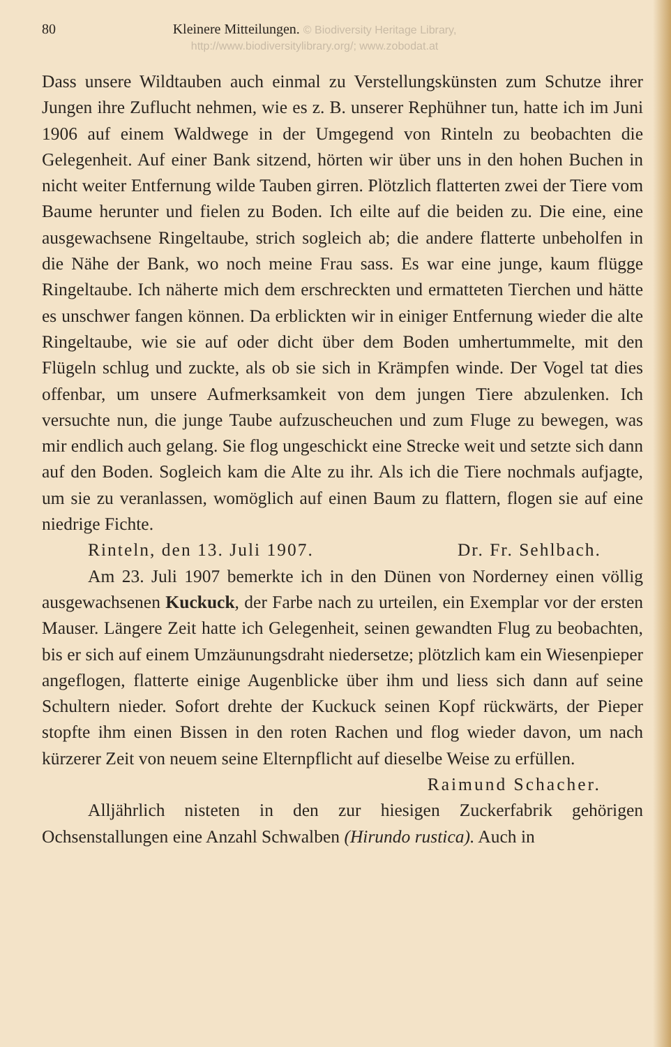80 Kleinere Mitteilungen. © Biodiversity Heritage Library, http://www.biodiversitylibrary.org/; www.zobodat.at
Dass unsere Wildtauben auch einmal zu Verstellungskünsten zum Schutze ihrer Jungen ihre Zuflucht nehmen, wie es z. B. unserer Rephühner tun, hatte ich im Juni 1906 auf einem Waldwege in der Umgegend von Rinteln zu beobachten die Gelegenheit. Auf einer Bank sitzend, hörten wir über uns in den hohen Buchen in nicht weiter Entfernung wilde Tauben girren. Plötzlich flatterten zwei der Tiere vom Baume herunter und fielen zu Boden. Ich eilte auf die beiden zu. Die eine, eine ausgewachsene Ringeltaube, strich sogleich ab; die andere flatterte unbeholfen in die Nähe der Bank, wo noch meine Frau sass. Es war eine junge, kaum flügge Ringeltaube. Ich näherte mich dem erschreckten und ermatteten Tierchen und hätte es unschwer fangen können. Da erblickten wir in einiger Entfernung wieder die alte Ringeltaube, wie sie auf oder dicht über dem Boden umhertummelte, mit den Flügeln schlug und zuckte, als ob sie sich in Krämpfen winde. Der Vogel tat dies offenbar, um unsere Aufmerksamkeit von dem jungen Tiere abzulenken. Ich versuchte nun, die junge Taube aufzuscheuchen und zum Fluge zu bewegen, was mir endlich auch gelang. Sie flog ungeschickt eine Strecke weit und setzte sich dann auf den Boden. Sogleich kam die Alte zu ihr. Als ich die Tiere nochmals aufjagte, um sie zu veranlassen, womöglich auf einen Baum zu flattern, flogen sie auf eine niedrige Fichte.
Rinteln, den 13. Juli 1907. Dr. Fr. Sehlbach.
Am 23. Juli 1907 bemerkte ich in den Dünen von Norderney einen völlig ausgewachsenen Kuckuck, der Farbe nach zu urteilen, ein Exemplar vor der ersten Mauser. Längere Zeit hatte ich Gelegenheit, seinen gewandten Flug zu beobachten, bis er sich auf einem Umzäunungsdraht niedersetze; plötzlich kam ein Wiesenpieper angeflogen, flatterte einige Augenblicke über ihm und liess sich dann auf seine Schultern nieder. Sofort drehte der Kuckuck seinen Kopf rückwärts, der Pieper stopfte ihm einen Bissen in den roten Rachen und flog wieder davon, um nach kürzerer Zeit von neuem seine Elternpflicht auf dieselbe Weise zu erfüllen.
Raimund Schacher.
Alljährlich nisteten in den zur hiesigen Zuckerfabrik gehörigen Ochsenstallungen eine Anzahl Schwalben (Hirundo rustica). Auch in